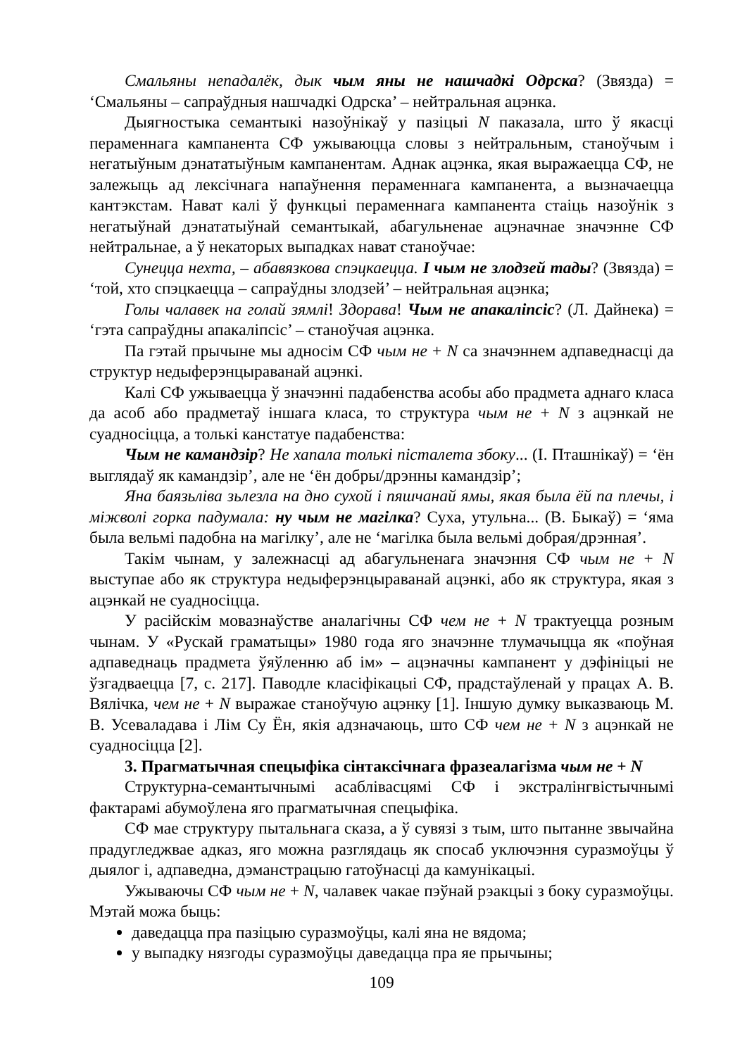Смальяны непадалёк, дык чым яны не нашчадкі Одрска? (Звязда) = ‘Смальяны – сапраўдныя нашчадкі Одрска’ – нейтральная ацэнка.
Дыягностыка семантыкі назоўнікаў у пазіцыі N паказала, што ў якасці пераменнага кампанента СФ ужываюцца словы з нейтральным, станоўчым і негатыўным дэнататыўным кампанентам. Аднак ацэнка, якая выражаецца СФ, не залежыць ад лексічнага напаўнення пераменнага кампанента, а вызначаецца кантэкстам. Нават калі ў функцыі пераменнага кампанента стаіць назоўнік з негатыўнай дэнататыўнай семантыкай, абагульненае ацэначнае значэнне СФ нейтральнае, а ў некаторых выпадках нават станоўчае:
Сунецца нехта, – абавязкова спэцкаецца. І чым не злодзей тады? (Звязда) = ‘той, хто спэцкаецца – сапраўдны злодзей’ – нейтральная ацэнка;
Голы чалавек на голай зямлі! Здорава! Чым не апакаліпсіс? (Л. Дайнека) = ‘гэта сапраўдны апакаліпсіс’ – станоўчая ацэнка.
Па гэтай прычыне мы адносім СФ чым не + N са значэннем адпаведнасці да структур недыферэнцыраванай ацэнкі.
Калі СФ ужываецца ў значэнні падабенства асобы або прадмета аднаго класа да асоб або прадметаў іншага класа, то структура чым не + N з ацэнкай не суадносіцца, а толькі канстатуе падабенства:
Чым не камандзір? Не хапала толькі пісталета збоку... (І. Пташнікаў) = ‘ён выглядаў як камандзір’, але не ‘ён добры/дрэнны камандзір’;
Яна баязьліва зьлезла на дно сухой і пяшчанай ямы, якая была ёй па плечы, і міжволі горка падумала: ну чым не магілка? Суха, утульна... (В. Быкаў) = ‘яма была вельмі падобна на магілку’, але не ‘магілка была вельмі добрая/дрэнная’.
Такім чынам, у залежнасці ад абагульненага значэння СФ чым не + N выступае або як структура недыферэнцыраванай ацэнкі, або як структура, якая з ацэнкай не суадносіцца.
У расійскім мовазнаўстве аналагічны СФ чем не + N трактуецца розным чынам. У «Рускай граматыцы» 1980 года яго значэнне тлумачыцца як «поўная адпаведнаць прадмета ўяўленню аб ім» – ацэначны кампанент у дэфініцыі не ўзгадваецца [7, с. 217]. Паводле класіфікацыі СФ, прадстаўленай у працах А. В. Вялічка, чем не + N выражае станоўчую ацэнку [1]. Іншую думку выказваюць М. В. Усеваладава і Лім Су Ён, якія адзначаюць, што СФ чем не + N з ацэнкай не суадносіцца [2].
3. Прагматычная спецыфіка сінтаксічнага фразеалагізма чым не + N
Структурна-семантычнымі асаблівасцямі СФ і экстралінгвістычнымі фактарамі абумоўлена яго прагматычная спецыфіка.
СФ мае структуру пытальнага сказа, а ў сувязі з тым, што пытанне звычайна прадугледжвае адказ, яго можна разглядаць як спосаб уключэння суразмоўцы ў дыялог і, адпаведна, дэманстрацыю гатоўнасці да камунікацыі.
Ужываючы СФ чым не + N, чалавек чакае пэўнай рэакцыі з боку суразмоўцы. Мэтай можа быць:
даведацца пра пазіцыю суразмоўцы, калі яна не вядома;
у выпадку нязгоды суразмоўцы даведацца пра яе прычыны;
109